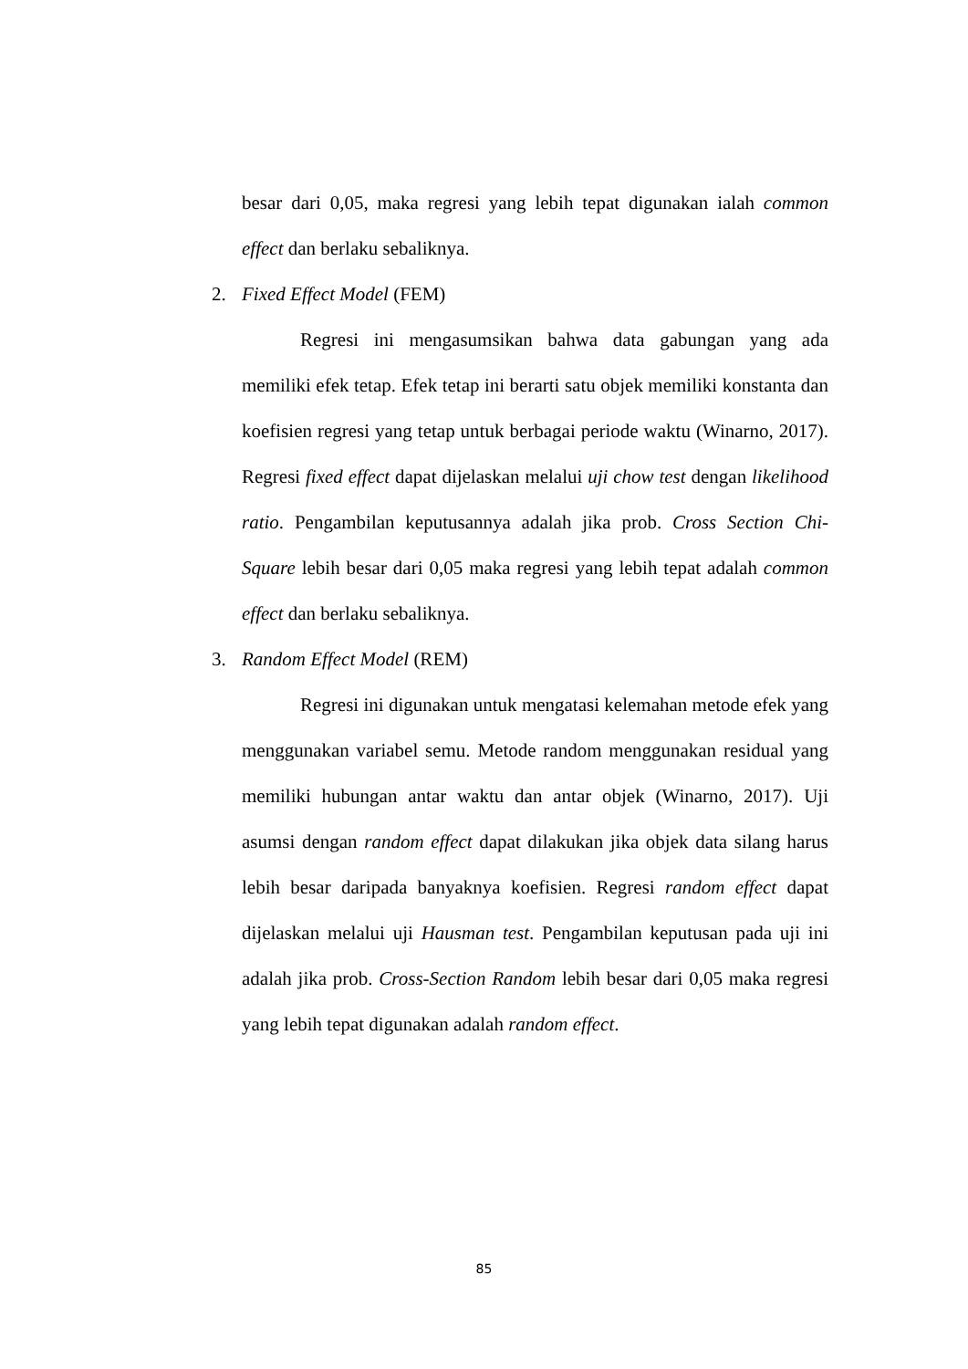besar dari 0,05, maka regresi yang lebih tepat digunakan ialah common effect dan berlaku sebaliknya.
2. Fixed Effect Model (FEM)
Regresi ini mengasumsikan bahwa data gabungan yang ada memiliki efek tetap. Efek tetap ini berarti satu objek memiliki konstanta dan koefisien regresi yang tetap untuk berbagai periode waktu (Winarno, 2017). Regresi fixed effect dapat dijelaskan melalui uji chow test dengan likelihood ratio. Pengambilan keputusannya adalah jika prob. Cross Section Chi-Square lebih besar dari 0,05 maka regresi yang lebih tepat adalah common effect dan berlaku sebaliknya.
3. Random Effect Model (REM)
Regresi ini digunakan untuk mengatasi kelemahan metode efek yang menggunakan variabel semu. Metode random menggunakan residual yang memiliki hubungan antar waktu dan antar objek (Winarno, 2017). Uji asumsi dengan random effect dapat dilakukan jika objek data silang harus lebih besar daripada banyaknya koefisien. Regresi random effect dapat dijelaskan melalui uji Hausman test. Pengambilan keputusan pada uji ini adalah jika prob. Cross-Section Random lebih besar dari 0,05 maka regresi yang lebih tepat digunakan adalah random effect.
85